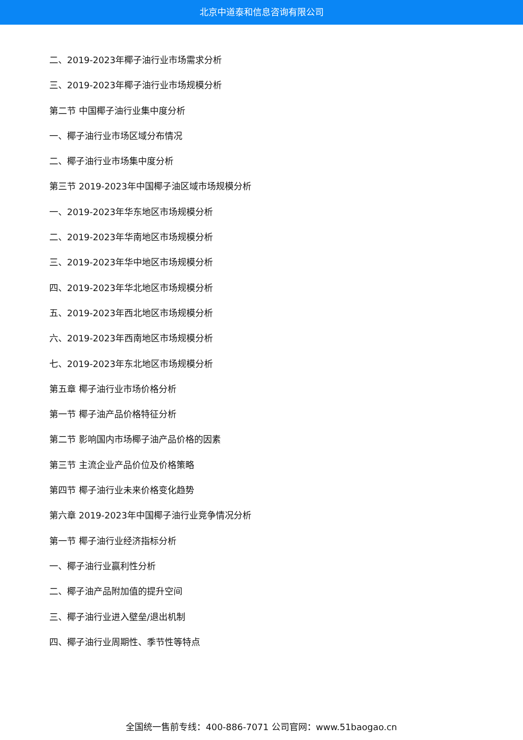北京中道泰和信息咨询有限公司
二、2019-2023年椰子油行业市场需求分析
三、2019-2023年椰子油行业市场规模分析
第二节 中国椰子油行业集中度分析
一、椰子油行业市场区域分布情况
二、椰子油行业市场集中度分析
第三节 2019-2023年中国椰子油区域市场规模分析
一、2019-2023年华东地区市场规模分析
二、2019-2023年华南地区市场规模分析
三、2019-2023年华中地区市场规模分析
四、2019-2023年华北地区市场规模分析
五、2019-2023年西北地区市场规模分析
六、2019-2023年西南地区市场规模分析
七、2019-2023年东北地区市场规模分析
第五章 椰子油行业市场价格分析
第一节 椰子油产品价格特征分析
第二节 影响国内市场椰子油产品价格的因素
第三节 主流企业产品价位及价格策略
第四节 椰子油行业未来价格变化趋势
第六章 2019-2023年中国椰子油行业竞争情况分析
第一节 椰子油行业经济指标分析
一、椰子油行业赢利性分析
二、椰子油产品附加值的提升空间
三、椰子油行业进入壁垒/退出机制
四、椰子油行业周期性、季节性等特点
全国统一售前专线：400-886-7071 公司官网：www.51baogao.cn